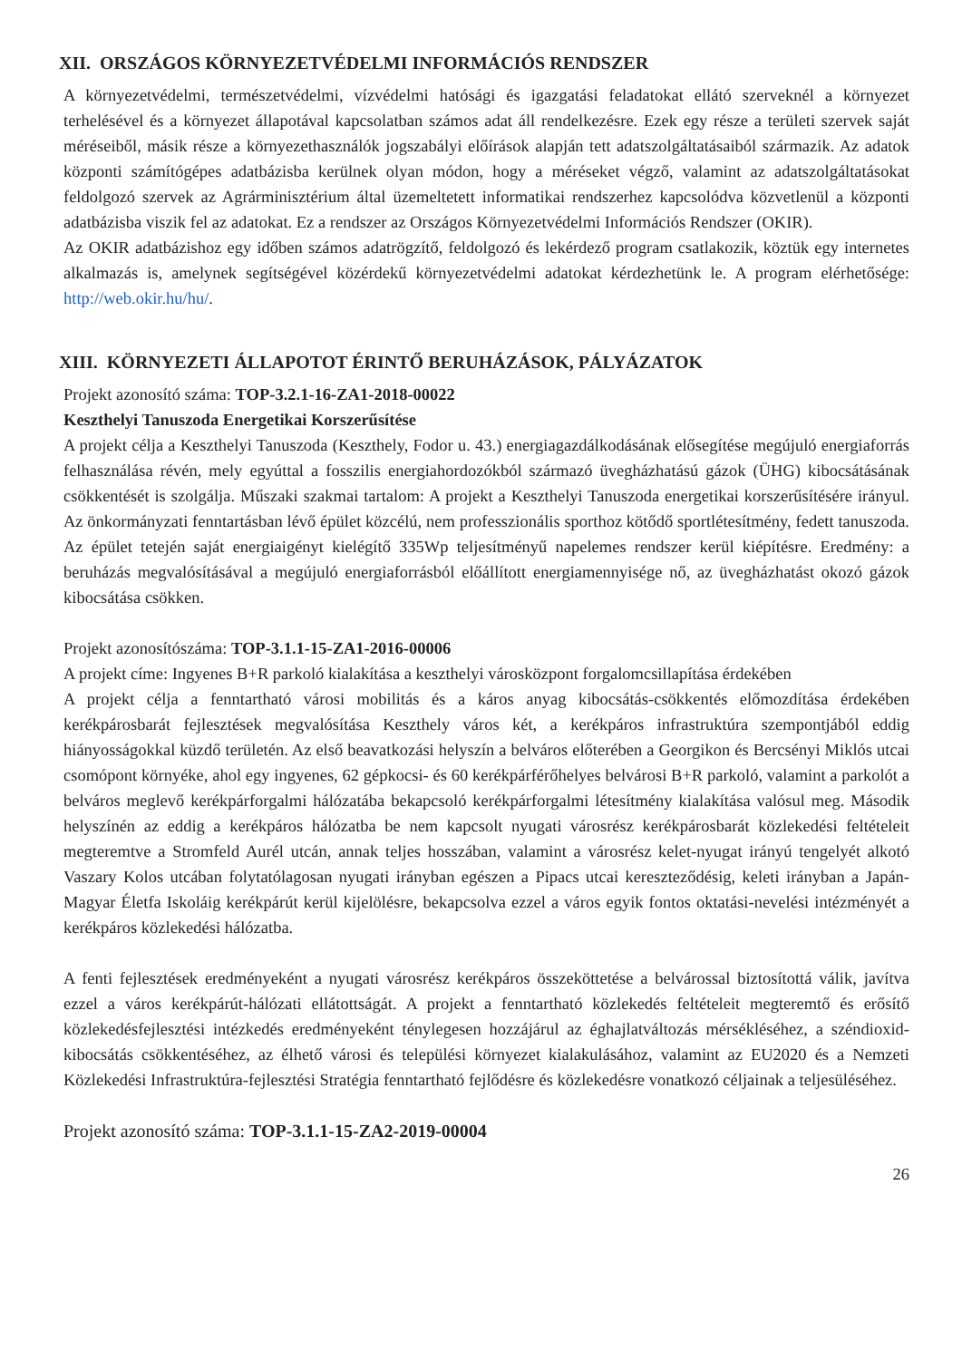XII. ORSZÁGOS KÖRNYEZETVÉDELMI INFORMÁCIÓS RENDSZER
A környezetvédelmi, természetvédelmi, vízvédelmi hatósági és igazgatási feladatokat ellátó szerveknél a környezet terhelésével és a környezet állapotával kapcsolatban számos adat áll rendelkezésre. Ezek egy része a területi szervek saját méréseiből, másik része a környezethasználók jogszabályi előírások alapján tett adatszolgáltatásaiból származik. Az adatok központi számítógépes adatbázisba kerülnek olyan módon, hogy a méréseket végző, valamint az adatszolgáltatásokat feldolgozó szervek az Agrárminisztérium által üzemeltetett informatikai rendszerhez kapcsolódva közvetlenül a központi adatbázisba viszik fel az adatokat. Ez a rendszer az Országos Környezetvédelmi Információs Rendszer (OKIR).
Az OKIR adatbázishoz egy időben számos adatrögzítő, feldolgozó és lekérdező program csatlakozik, köztük egy internetes alkalmazás is, amelynek segítségével közérdekű környezetvédelmi adatokat kérdezhetünk le. A program elérhetősége: http://web.okir.hu/hu/.
XIII. KÖRNYEZETI ÁLLAPOTOT ÉRINTŐ BERUHÁZÁSOK, PÁLYÁZATOK
Projekt azonosító száma: TOP-3.2.1-16-ZA1-2018-00022
Keszthelyi Tanuszoda Energetikai Korszerűsítése
A projekt célja a Keszthelyi Tanuszoda (Keszthely, Fodor u. 43.) energiagazdálkodásának elősegítése megújuló energiaforrás felhasználása révén, mely egyúttal a fosszilis energiahordozókból származó üvegházhatású gázok (ÜHG) kibocsátásának csökkentését is szolgálja. Műszaki szakmai tartalom: A projekt a Keszthelyi Tanuszoda energetikai korszerűsítésére irányul. Az önkormányzati fenntartásban lévő épület közcélú, nem professzionális sporthoz kötődő sportlétesítmény, fedett tanuszoda. Az épület tetején saját energiaigényt kielégítő 335Wp teljesítményű napelemes rendszer kerül kiépítésre. Eredmény: a beruházás megvalósításával a megújuló energiaforrásból előállított energiamennyisége nő, az üvegházhatást okozó gázok kibocsátása csökken.
Projekt azonosítószáma: TOP-3.1.1-15-ZA1-2016-00006
A projekt címe: Ingyenes B+R parkoló kialakítása a keszthelyi városközpont forgalomcsillapítása érdekében
A projekt célja a fenntartható városi mobilitás és a káros anyag kibocsátás-csökkentés előmozdítása érdekében kerékpárosbarát fejlesztések megvalósítása Keszthely város két, a kerékpáros infrastruktúra szempontjából eddig hiányosságokkal küzdő területén. Az első beavatkozási helyszín a belváros előterében a Georgikon és Bercsényi Miklós utcai csomópont környéke, ahol egy ingyenes, 62 gépkocsi- és 60 kerékpárférőhelyes belvárosi B+R parkoló, valamint a parkolót a belváros meglevő kerékpárforgalmi hálózatába bekapcsoló kerékpárforgalmi létesítmény kialakítása valósul meg. Második helyszínén az eddig a kerékpáros hálózatba be nem kapcsolt nyugati városrész kerékpárosbarát közlekedési feltételeit megteremtve a Stromfeld Aurél utcán, annak teljes hosszában, valamint a városrész kelet-nyugat irányú tengelyét alkotó Vaszary Kolos utcában folytatólagosan nyugati irányban egészen a Pipacs utcai kereszteződésig, keleti irányban a Japán-Magyar Életfa Iskoláig kerékpárút kerül kijelölésre, bekapcsolva ezzel a város egyik fontos oktatási-nevelési intézményét a kerékpáros közlekedési hálózatba.
A fenti fejlesztések eredményeként a nyugati városrész kerékpáros összeköttetése a belvárossal biztosítottá válik, javítva ezzel a város kerékpárút-hálózati ellátottságát. A projekt a fenntartható közlekedés feltételeit megteremtő és erősítő közlekedésfejlesztési intézkedés eredményeként ténylegesen hozzájárul az éghajlatváltozás mérsékléséhez, a széndioxid-kibocsátás csökkentéséhez, az élhető városi és települési környezet kialakulásához, valamint az EU2020 és a Nemzeti Közlekedési Infrastruktúra-fejlesztési Stratégia fenntartható fejlődésre és közlekedésre vonatkozó céljainak a teljesüléséhez.
Projekt azonosító száma: TOP-3.1.1-15-ZA2-2019-00004
26